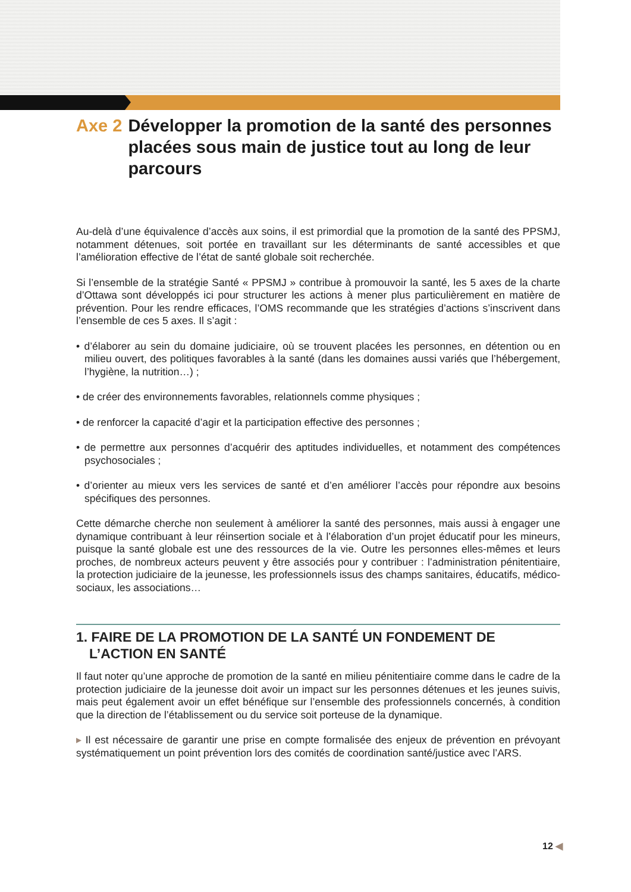Axe 2 Développer la promotion de la santé des personnes placées sous main de justice tout au long de leur parcours
Au-delà d’une équivalence d’accès aux soins, il est primordial que la promotion de la santé des PPSMJ, notamment détenues, soit portée en travaillant sur les déterminants de santé accessibles et que l’amélioration effective de l’état de santé globale soit recherchée.
Si l’ensemble de la stratégie Santé « PPSMJ » contribue à promouvoir la santé, les 5 axes de la charte d’Ottawa sont développés ici pour structurer les actions à mener plus particulièrement en matière de prévention. Pour les rendre efficaces, l’OMS recommande que les stratégies d’actions s’inscrivent dans l’ensemble de ces 5 axes. Il s’agit :
• d’élaborer au sein du domaine judiciaire, où se trouvent placées les personnes, en détention ou en milieu ouvert, des politiques favorables à la santé (dans les domaines aussi variés que l’hébergement, l’hygiène, la nutrition…) ;
• de créer des environnements favorables, relationnels comme physiques ;
• de renforcer la capacité d’agir et la participation effective des personnes ;
• de permettre aux personnes d’acquérir des aptitudes individuelles, et notamment des compétences psychosociales ;
• d’orienter au mieux vers les services de santé et d’en améliorer l’accès pour répondre aux besoins spécifiques des personnes.
Cette démarche cherche non seulement à améliorer la santé des personnes, mais aussi à engager une dynamique contribuant à leur réinsertion sociale et à l’élaboration d’un projet éducatif pour les mineurs, puisque la santé globale est une des ressources de la vie. Outre les personnes elles-mêmes et leurs proches, de nombreux acteurs peuvent y être associés pour y contribuer : l’administration pénitentiaire, la protection judiciaire de la jeunesse, les professionnels issus des champs sanitaires, éducatifs, médico-sociaux, les associations…
1. FAIRE DE LA PROMOTION DE LA SANTÉ UN FONDEMENT DE L’ACTION EN SANTÉ
Il faut noter qu’une approche de promotion de la santé en milieu pénitentiaire comme dans le cadre de la protection judiciaire de la jeunesse doit avoir un impact sur les personnes détenues et les jeunes suivis, mais peut également avoir un effet bénéfique sur l’ensemble des professionnels concernés, à condition que la direction de l’établissement ou du service soit porteuse de la dynamique.
▸ Il est nécessaire de garantir une prise en compte formalisée des enjeux de prévention en prévoyant systématiquement un point prévention lors des comités de coordination santé/justice avec l’ARS.
12 ◀